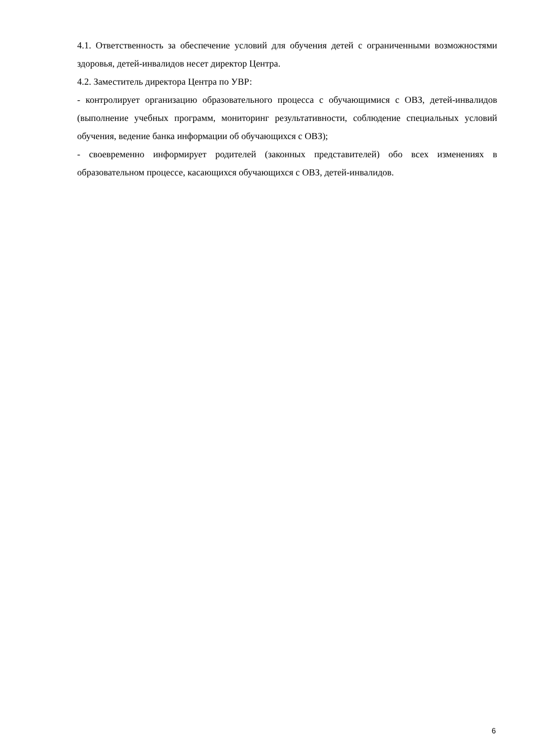4.1. Ответственность за обеспечение условий для обучения детей с ограниченными возможностями здоровья, детей-инвалидов несет директор Центра.
4.2. Заместитель директора Центра по УВР:
- контролирует организацию образовательного процесса с обучающимися с ОВЗ, детей-инвалидов (выполнение учебных программ, мониторинг результативности, соблюдение специальных условий обучения, ведение банка информации об обучающихся с ОВЗ);
- своевременно информирует родителей (законных представителей) обо всех изменениях в образовательном процессе, касающихся обучающихся с ОВЗ, детей-инвалидов.
6